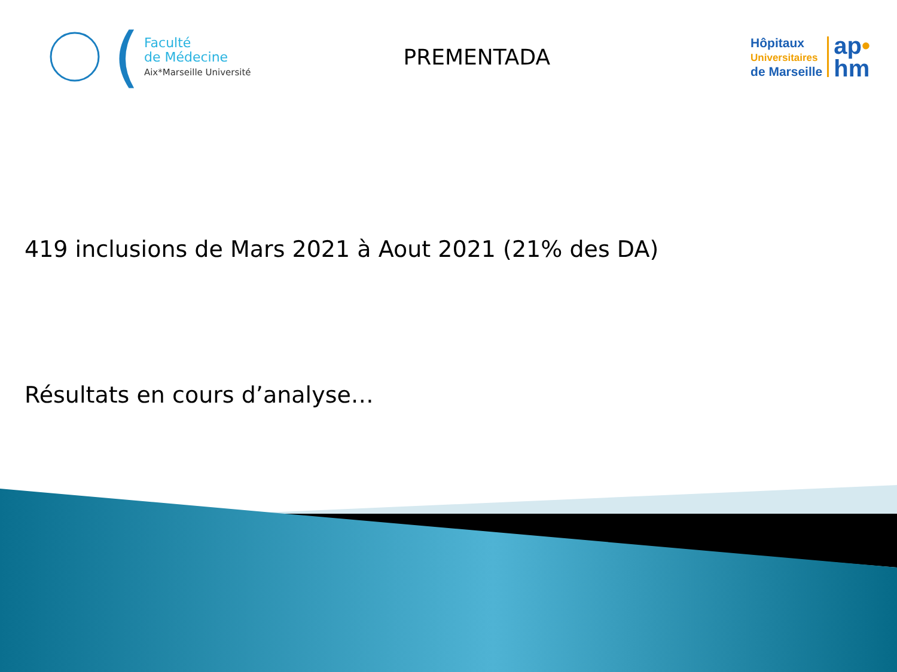(
Faculté
de Médecine
Aix*Marseille Université
PREMENTADA
Hôpitaux
Universitaires
de Marseille
ap•
hm
419 inclusions de Mars 2021 à Aout 2021 (21% des DA)
Résultats en cours d’analyse…